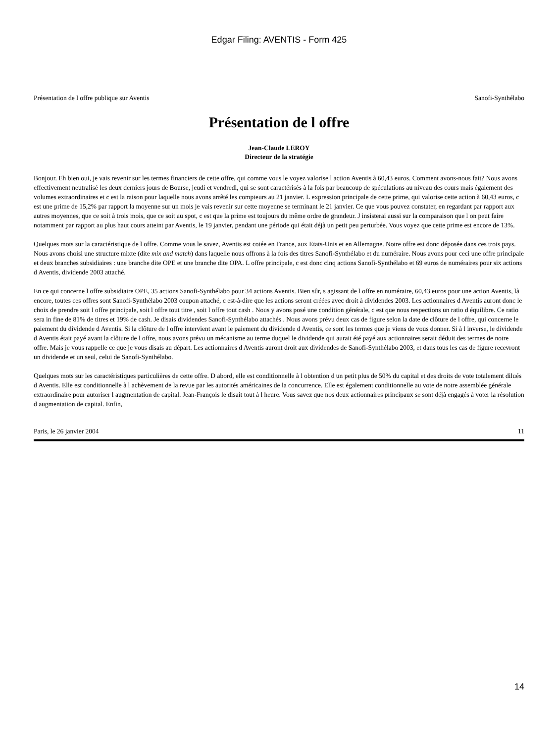Edgar Filing: AVENTIS - Form 425
Présentation de l offre publique sur Aventis Sanofi-Synthélabo
Présentation de l offre
Jean-Claude LEROY
Directeur de la stratégie
Bonjour. Eh bien oui, je vais revenir sur les termes financiers de cette offre, qui comme vous le voyez valorise l action Aventis à 60,43 euros. Comment avons-nous fait? Nous avons effectivement neutralisé les deux derniers jours de Bourse, jeudi et vendredi, qui se sont caractérisés à la fois par beaucoup de spéculations au niveau des cours mais également des volumes extraordinaires et c est la raison pour laquelle nous avons arrêté les compteurs au 21 janvier. L expression principale de cette prime, qui valorise cette action à 60,43 euros, c est une prime de 15,2% par rapport la moyenne sur un mois je vais revenir sur cette moyenne se terminant le 21 janvier. Ce que vous pouvez constater, en regardant par rapport aux autres moyennes, que ce soit à trois mois, que ce soit au spot, c est que la prime est toujours du même ordre de grandeur. J insisterai aussi sur la comparaison que l on peut faire notamment par rapport au plus haut cours atteint par Aventis, le 19 janvier, pendant une période qui était déjà un petit peu perturbée. Vous voyez que cette prime est encore de 13%.
Quelques mots sur la caractéristique de l offre. Comme vous le savez, Aventis est cotée en France, aux Etats-Unis et en Allemagne. Notre offre est donc déposée dans ces trois pays. Nous avons choisi une structure mixte (dite mix and match) dans laquelle nous offrons à la fois des titres Sanofi-Synthélabo et du numéraire. Nous avons pour ceci une offre principale et deux branches subsidiaires : une branche dite OPE et une branche dite OPA. L offre principale, c est donc cinq actions Sanofi-Synthélabo et 69 euros de numéraires pour six actions d Aventis, dividende 2003 attaché.
En ce qui concerne l offre subsidiaire OPE, 35 actions Sanofi-Synthélabo pour 34 actions Aventis. Bien sûr, s agissant de l offre en numéraire, 60,43 euros pour une action Aventis, là encore, toutes ces offres sont Sanofi-Synthélabo 2003 coupon attaché, c est-à-dire que les actions seront créées avec droit à dividendes 2003. Les actionnaires d Aventis auront donc le choix de prendre soit l offre principale, soit l offre tout titre , soit l offre tout cash . Nous y avons posé une condition générale, c est que nous respections un ratio d équilibre. Ce ratio sera in fine de 81% de titres et 19% de cash. Je disais dividendes Sanofi-Synthélabo attachés . Nous avons prévu deux cas de figure selon la date de clôture de l offre, qui concerne le paiement du dividende d Aventis. Si la clôture de l offre intervient avant le paiement du dividende d Aventis, ce sont les termes que je viens de vous donner. Si à l inverse, le dividende d Aventis était payé avant la clôture de l offre, nous avons prévu un mécanisme au terme duquel le dividende qui aurait été payé aux actionnaires serait déduit des termes de notre offre. Mais je vous rappelle ce que je vous disais au départ. Les actionnaires d Aventis auront droit aux dividendes de Sanofi-Synthélabo 2003, et dans tous les cas de figure recevront un dividende et un seul, celui de Sanofi-Synthélabo.
Quelques mots sur les caractéristiques particulières de cette offre. D abord, elle est conditionnelle à l obtention d un petit plus de 50% du capital et des droits de vote totalement dilués d Aventis. Elle est conditionnelle à l achèvement de la revue par les autorités américaines de la concurrence. Elle est également conditionnelle au vote de notre assemblée générale extraordinaire pour autoriser l augmentation de capital. Jean-François le disait tout à l heure. Vous savez que nos deux actionnaires principaux se sont déjà engagés à voter la résolution d augmentation de capital. Enfin,
Paris, le 26 janvier 2004 11
14